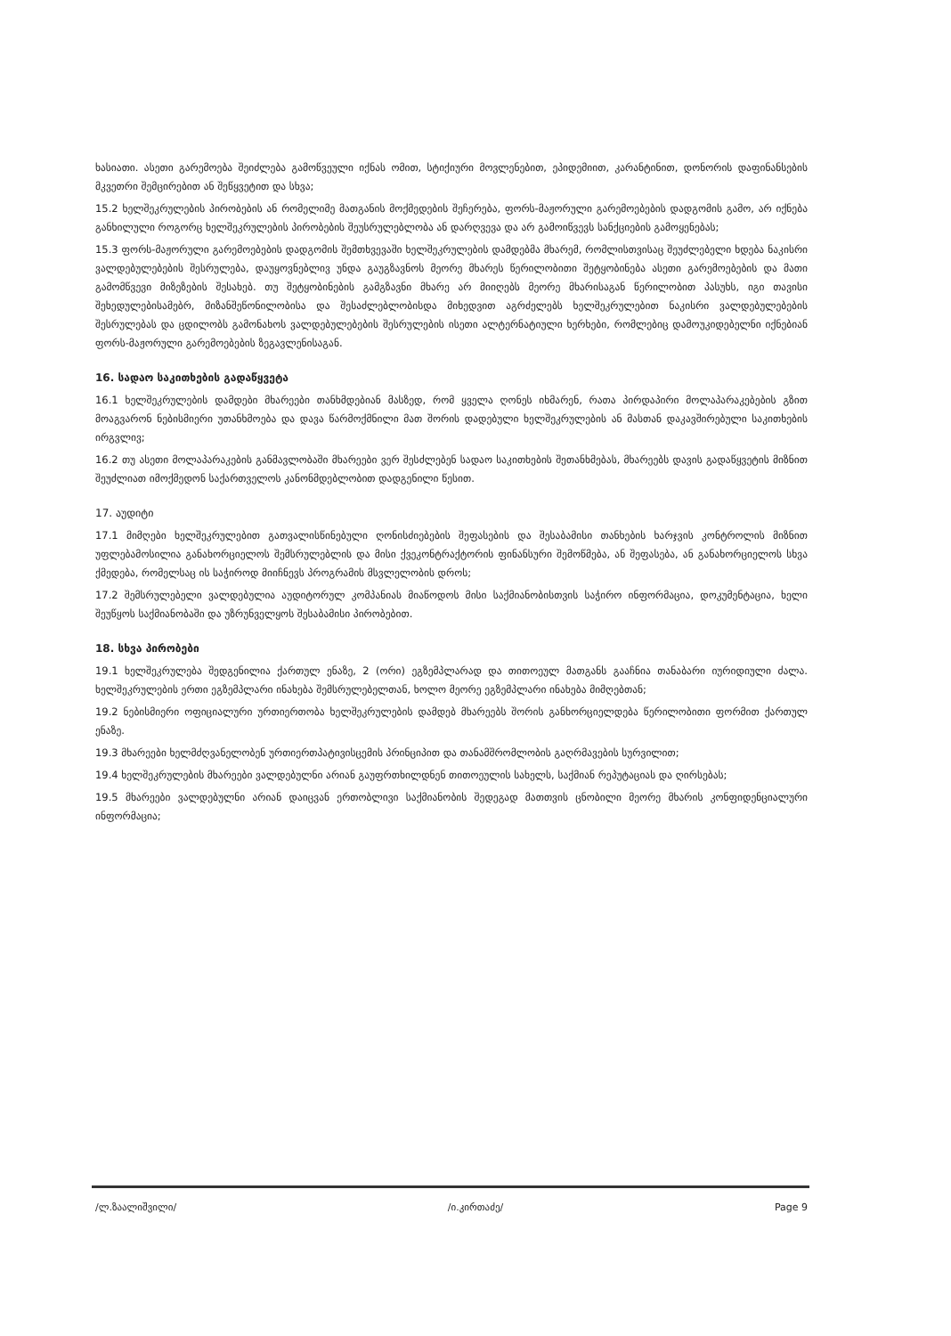ხასიათი. ასეთი გარემოება შეიძლება გამოწვეული იქნას ომით, სტიქიური მოვლენებით, ეპიდემიით, კარანტინით, დონორის დაფინანსების მკვეთრი შემცირებით ან შეწყვეტით და სხვა;
15.2 ხელშეკრულების პირობების ან რომელიმე მათგანის მოქმედების შეჩერება, ფორს-მაჟორული გარემოებების დადგომის გამო, არ იქნება განხილული როგორც ხელშეკრულების პირობების შეუსრულებლობა ან დარღვევა და არ გამოიწვევს სანქციების გამოყენებას;
15.3 ფორს-მაჟორული გარემოებების დადგომის შემთხვევაში ხელშეკრულების დამდებმა მხარემ, რომლისთვისაც შეუძლებელი ხდება ნაკისრი ვალდებულებების შესრულება, დაუყოვნებლივ უნდა გაუგზავნოს მეორე მხარეს წერილობითი შეტყობინება ასეთი გარემოებების და მათი გამომწვევი მიზეზების შესახებ. თუ შეტყობინების გამგზავნი მხარე არ მიიღებს მეორე მხარისაგან წერილობით პასუხს, იგი თავისი შეხედულებისამებრ, მიზანშეწონილობისა და შესაძლებლობისდა მიხედვით აგრძელებს ხელშეკრულებით ნაკისრი ვალდებულებების შესრულებას და ცდილობს გამონახოს ვალდებულებების შესრულების ისეთი ალტერნატიული ხერხები, რომლებიც დამოუკიდებელნი იქნებიან ფორს-მაჟორული გარემოებების ზეგავლენისაგან.
16. სადაო საკითხების გადაწყვეტა
16.1 ხელშეკრულების დამდები მხარეები თანხმდებიან მასზედ, რომ ყველა ღონეს იხმარენ, რათა პირდაპირი მოლაპარაკებების გზით მოაგვარონ ნებისმიერი უთანხმოება და დავა წარმოქმნილი მათ შორის დადებული ხელშეკრულების ან მასთან დაკავშირებული საკითხების ირგვლივ;
16.2 თუ ასეთი მოლაპარაკების განმავლობაში მხარეები ვერ შესძლებენ სადაო საკითხების შეთანხმებას, მხარეებს დავის გადაწყვეტის მიზნით შეუძლიათ იმოქმედონ საქართველოს კანონმდებლობით დადგენილი წესით.
17. აუდიტი
17.1 მიმღები ხელშეკრულებით გათვალისწინებული ღონისძიებების შეფასების და შესაბამისი თანხების ხარჯვის კონტროლის მიზნით უფლებამოსილია განახორციელოს შემსრულებლის და მისი ქვეკონტრაქტორის ფინანსური შემოწმება, ან შეფასება, ან განახორციელოს სხვა ქმედება, რომელსაც ის საჭიროდ მიიჩნევს პროგრამის მსვლელობის დროს;
17.2 შემსრულებელი ვალდებულია აუდიტორულ კომპანიას მიაწოდოს მისი საქმიანობისთვის საჭირო ინფორმაცია, დოკუმენტაცია, ხელი შეუწყოს საქმიანობაში და უზრუნველყოს შესაბამისი პირობებით.
18. სხვა პირობები
19.1 ხელშეკრულება შედგენილია ქართულ ენაზე, 2 (ორი) ეგზემპლარად და თითოეულ მათგანს გააჩნია თანაბარი იურიდიული ძალა. ხელშეკრულების ერთი ეგზემპლარი ინახება შემსრულებელთან, ხოლო მეორე ეგზემპლარი ინახება მიმღებთან;
19.2 ნებისმიერი ოფიციალური ურთიერთობა ხელშეკრულების დამდებ მხარეებს შორის განხორციელდება წერილობითი ფორმით ქართულ ენაზე.
19.3 მხარეები ხელმძღვანელობენ ურთიერთპატივისცემის პრინციპით და თანამშრომლობის გაღრმავების სურვილით;
19.4 ხელშეკრულების მხარეები ვალდებულნი არიან გაუფრთხილდნენ თითოეულის სახელს, საქმიან რეპუტაციას და ღირსებას;
19.5 მხარეები ვალდებულნი არიან დაიცვან ერთობლივი საქმიანობის შედეგად მათთვის ცნობილი მეორე მხარის კონფიდენციალური ინფორმაცია;
/ლ.ზაალიშვილი/ /ი.კირთაძე/ Page 9